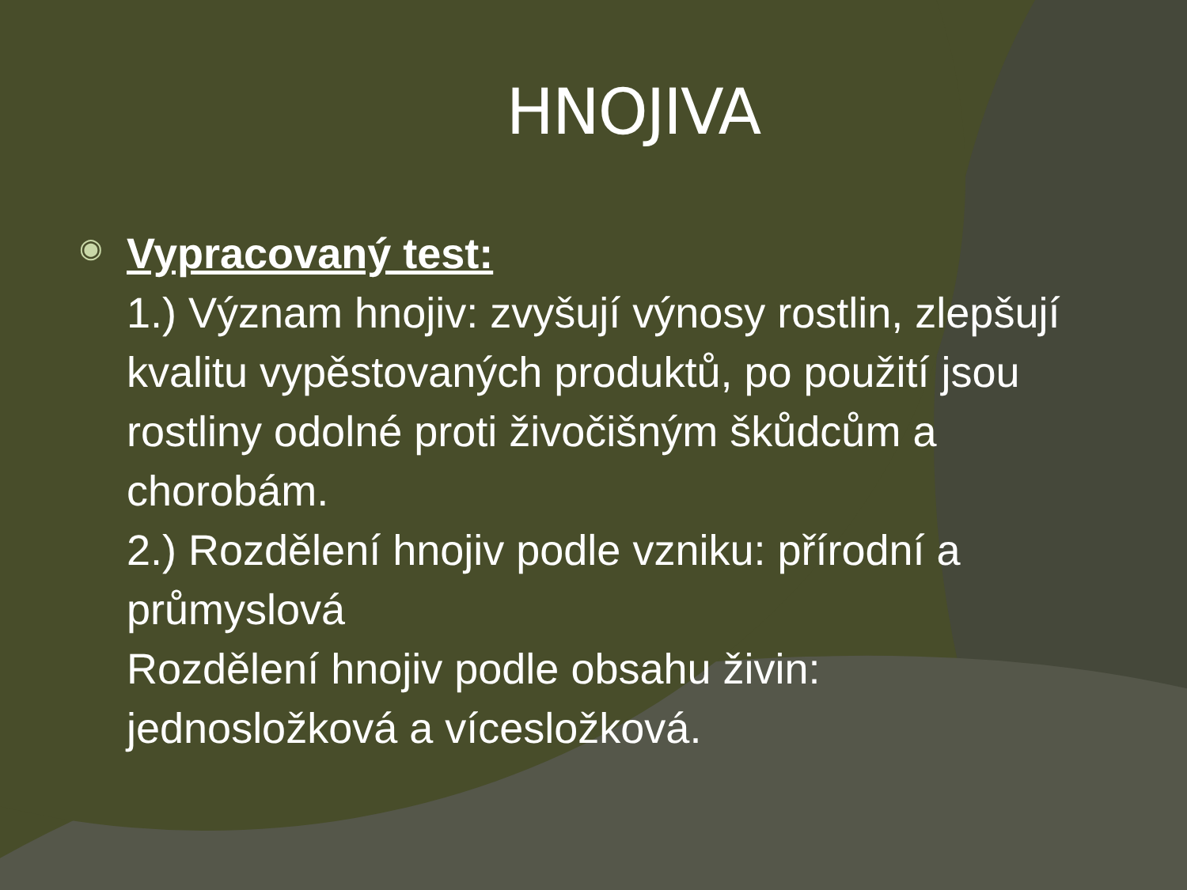HNOJIVA
◉
Vypracovaný test:
1.) Význam hnojiv: zvyšují výnosy rostlin, zlepšují kvalitu vypěstovaných produktů, po použití jsou rostliny odolné proti živočišným škůdcům a chorobám.
2.) Rozdělení hnojiv podle vzniku: přírodní a průmyslová
Rozdělení hnojiv podle obsahu živin: jednosložková a vícesložková.